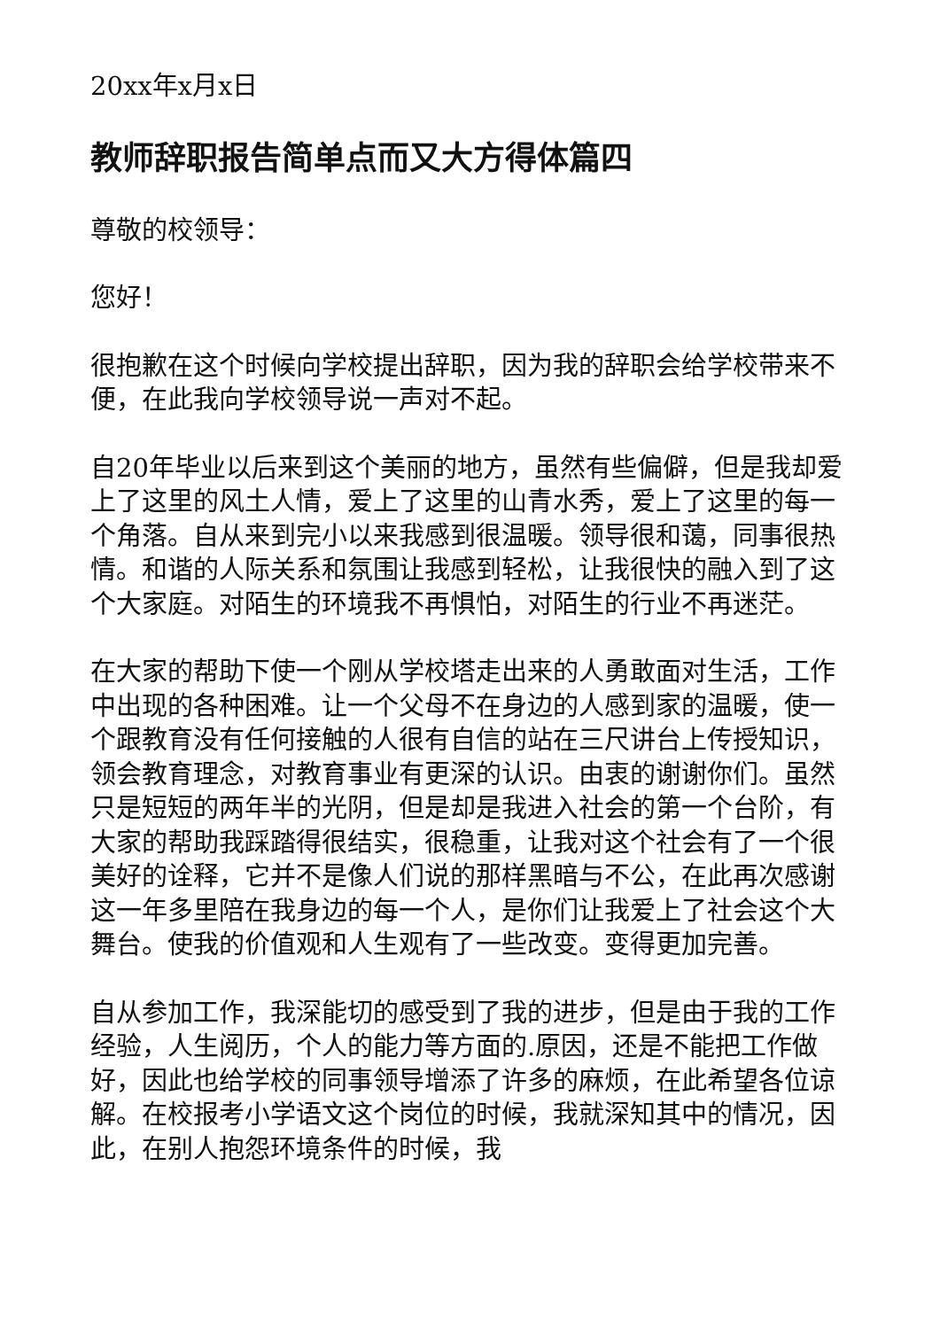20xx年x月x日
教师辞职报告简单点而又大方得体篇四
尊敬的校领导：
您好！
很抱歉在这个时候向学校提出辞职，因为我的辞职会给学校带来不便，在此我向学校领导说一声对不起。
自20年毕业以后来到这个美丽的地方，虽然有些偏僻，但是我却爱上了这里的风土人情，爱上了这里的山青水秀，爱上了这里的每一个角落。自从来到完小以来我感到很温暖。领导很和蔼，同事很热情。和谐的人际关系和氛围让我感到轻松，让我很快的融入到了这个大家庭。对陌生的环境我不再惧怕，对陌生的行业不再迷茫。
在大家的帮助下使一个刚从学校塔走出来的人勇敢面对生活，工作中出现的各种困难。让一个父母不在身边的人感到家的温暖，使一个跟教育没有任何接触的人很有自信的站在三尺讲台上传授知识，领会教育理念，对教育事业有更深的认识。由衷的谢谢你们。虽然只是短短的两年半的光阴，但是却是我进入社会的第一个台阶，有大家的帮助我踩踏得很结实，很稳重，让我对这个社会有了一个很美好的诠释，它并不是像人们说的那样黑暗与不公，在此再次感谢这一年多里陪在我身边的每一个人，是你们让我爱上了社会这个大舞台。使我的价值观和人生观有了一些改变。变得更加完善。
自从参加工作，我深能切的感受到了我的进步，但是由于我的工作经验，人生阅历，个人的能力等方面的.原因，还是不能把工作做好，因此也给学校的同事领导增添了许多的麻烦，在此希望各位谅解。在校报考小学语文这个岗位的时候，我就深知其中的情况，因此，在别人抱怨环境条件的时候，我